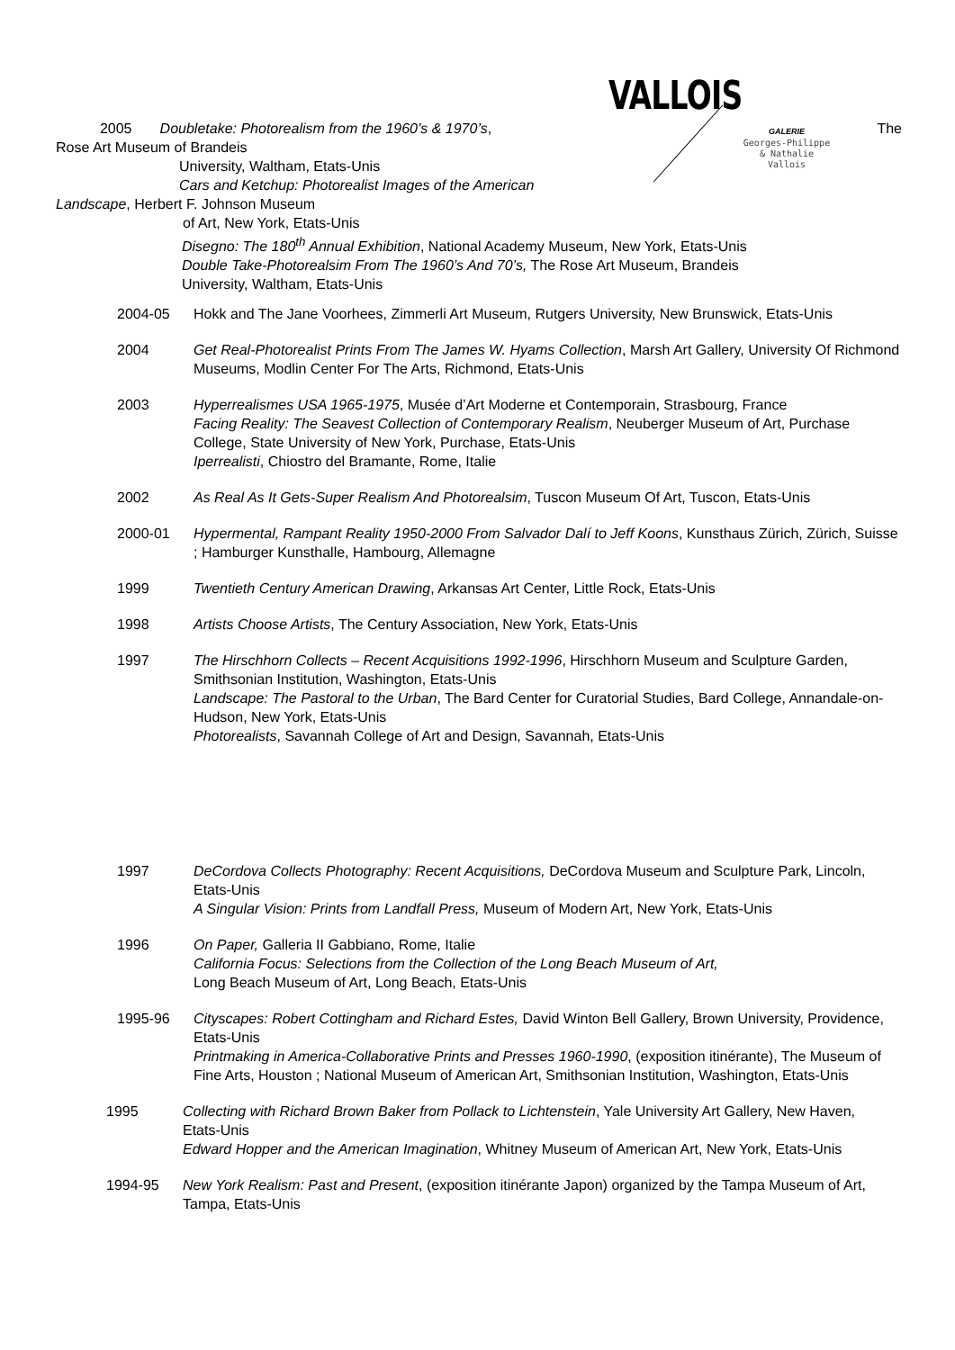VALLOIS
GALERIE
Georges-Philippe
& Nathalie
Vallois
2005 Doubletake: Photorealism from the 1960’s & 1970’s, The
Rose Art Museum of Brandeis
University, Waltham, Etats-Unis
Cars and Ketchup: Photorealist Images of the American
Landscape, Herbert F. Johnson Museum
of Art, New York, Etats-Unis
Disegno: The 180<sup>th</sup> Annual Exhibition, National Academy Museum, New York, Etats-Unis
Double Take-Photorealsim From The 1960’s And 70’s, The Rose Art Museum, Brandeis
University, Waltham, Etats-Unis
2004-05 Hokk and The Jane Voorhees, Zimmerli Art Museum, Rutgers University, New Brunswick, Etats-Unis
2004 Get Real-Photorealist Prints From The James W. Hyams Collection, Marsh Art Gallery, University Of Richmond Museums, Modlin Center For The Arts, Richmond, Etats-Unis
2003 Hyperrealismes USA 1965-1975, Musée d’Art Moderne et Contemporain, Strasbourg, France
Facing Reality: The Seavest Collection of Contemporary Realism, Neuberger Museum of Art, Purchase College, State University of New York, Purchase, Etats-Unis
Iperrealisti, Chiostro del Bramante, Rome, Italie
2002 As Real As It Gets-Super Realism And Photorealsim, Tuscon Museum Of Art, Tuscon, Etats-Unis
2000-01 Hypermental, Rampant Reality 1950-2000 From Salvador Dalí to Jeff Koons, Kunsthaus Zürich, Zürich, Suisse ; Hamburger Kunsthalle, Hambourg, Allemagne
1999 Twentieth Century American Drawing, Arkansas Art Center, Little Rock, Etats-Unis
1998 Artists Choose Artists, The Century Association, New York, Etats-Unis
1997 The Hirschhorn Collects – Recent Acquisitions 1992-1996, Hirschhorn Museum and Sculpture Garden, Smithsonian Institution, Washington, Etats-Unis
Landscape: The Pastoral to the Urban, The Bard Center for Curatorial Studies, Bard College, Annandale-on-Hudson, New York, Etats-Unis
Photorealists, Savannah College of Art and Design, Savannah, Etats-Unis
1997 DeCordova Collects Photography: Recent Acquisitions, DeCordova Museum and Sculpture Park, Lincoln, Etats-Unis
A Singular Vision: Prints from Landfall Press, Museum of Modern Art, New York, Etats-Unis
1996 On Paper, Galleria II Gabbiano, Rome, Italie
California Focus: Selections from the Collection of the Long Beach Museum of Art,
Long Beach Museum of Art, Long Beach, Etats-Unis
1995-96 Cityscapes: Robert Cottingham and Richard Estes, David Winton Bell Gallery, Brown University, Providence, Etats-Unis
Printmaking in America-Collaborative Prints and Presses 1960-1990, (exposition itinérante), The Museum of Fine Arts, Houston ; National Museum of American Art, Smithsonian Institution, Washington, Etats-Unis
1995 Collecting with Richard Brown Baker from Pollack to Lichtenstein, Yale University Art Gallery, New Haven, Etats-Unis
Edward Hopper and the American Imagination, Whitney Museum of American Art, New York, Etats-Unis
1994-95 New York Realism: Past and Present, (exposition itinérante Japon) organized by the Tampa Museum of Art, Tampa, Etats-Unis